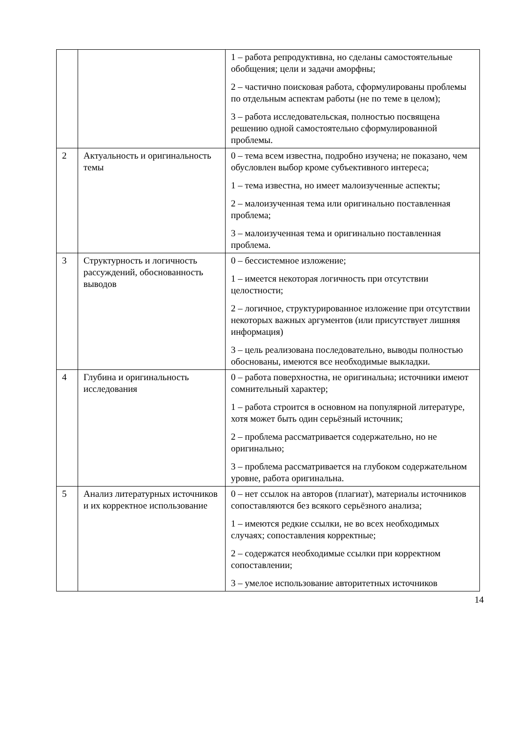| | | 1 – работа репродуктивна, но сделаны самостоятельные обобщения; цели и задачи аморфны; 2 – частично поисковая работа, сформулированы проблемы по отдельным аспектам работы (не по теме в целом); 3 – работа исследовательская, полностью посвящена решению одной самостоятельно сформулированной проблемы. |
| 2 | Актуальность и оригинальность темы | 0 – тема всем известна, подробно изучена; не показано, чем обусловлен выбор кроме субъективного интереса; 1 – тема известна, но имеет малоизученные аспекты; 2 – малоизученная тема или оригинально поставленная проблема; 3 – малоизученная тема и оригинально поставленная проблема. |
| 3 | Структурность и логичность рассуждений, обоснованность выводов | 0 – бессистемное изложение; 1 – имеется некоторая логичность при отсутствии целостности; 2 – логичное, структурированное изложение при отсутствии некоторых важных аргументов (или присутствует лишняя информация) 3 – цель реализована последовательно, выводы полностью обоснованы, имеются все необходимые выкладки. |
| 4 | Глубина и оригинальность исследования | 0 – работа поверхностна, не оригинальна; источники имеют сомнительный характер; 1 – работа строится в основном на популярной литературе, хотя может быть один серьёзный источник; 2 – проблема рассматривается содержательно, но не оригинально; 3 – проблема рассматривается на глубоком содержательном уровне, работа оригинальна. |
| 5 | Анализ литературных источников и их корректное использование | 0 – нет ссылок на авторов (плагиат), материалы источников сопоставляются без всякого серьёзного анализа; 1 – имеются редкие ссылки, не во всех необходимых случаях; сопоставления корректные; 2 – содержатся необходимые ссылки при корректном сопоставлении; 3 – умелое использование авторитетных источников |
14